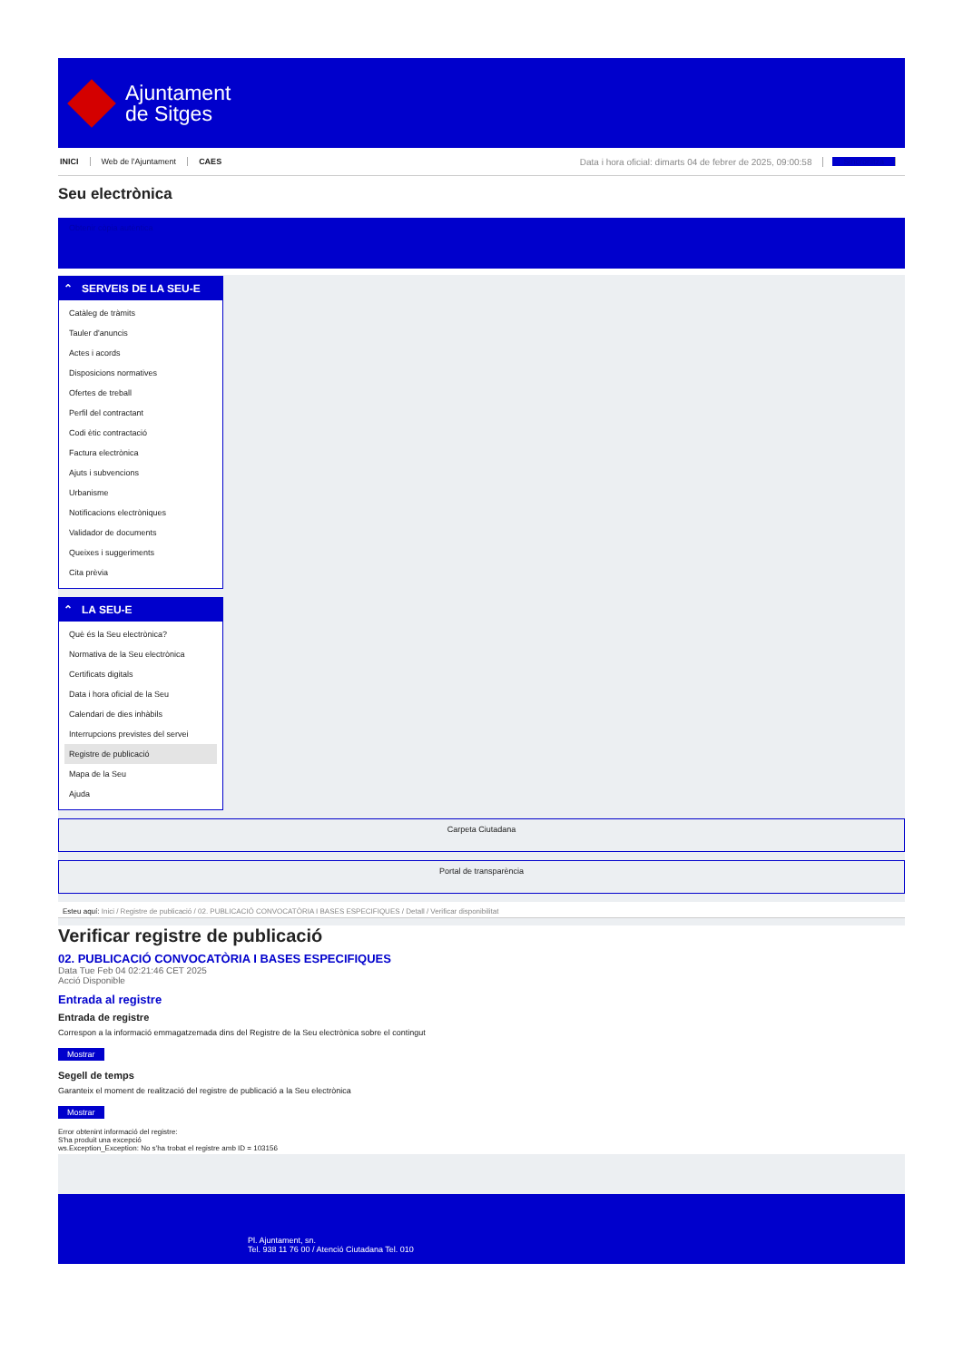Ajuntament
de Sitges
INICI Web de l'Ajuntament CAES Data i hora oficial: dimarts 04 de febrer de 2025, 09:00:58 Sincronitza
Seu electrònica
Obtenir còpia autèntica
⌃ SERVEIS DE LA SEU-E
Catàleg de tràmits
Tauler d'anuncis
Actes i acords
Disposicions normatives
Ofertes de treball
Perfil del contractant
Codi ètic contractació
Factura electrònica
Ajuts i subvencions
Urbanisme
Notificacions electròniques
Validador de documents
Queixes i suggeriments
Cita prèvia
⌃ LA SEU-E
Què és la Seu electrònica?
Normativa de la Seu electrònica
Certificats digitals
Data i hora oficial de la Seu
Calendari de dies inhàbils
Interrupcions previstes del servei
Registre de publicació
Mapa de la Seu
Ajuda
Carpeta Ciutadana
Portal de transparència
Esteu aquí: Inici / Registre de publicació / 02. PUBLICACIÓ CONVOCATÒRIA I BASES ESPECIFIQUES / Detall / Verificar disponibilitat
Verificar registre de publicació
02. PUBLICACIÓ CONVOCATÒRIA I BASES ESPECIFIQUES
Data Tue Feb 04 02:21:46 CET 2025
Acció Disponible
Entrada al registre
Entrada de registre
Correspon a la informació emmagatzemada dins del Registre de la Seu electrònica sobre el contingut
Mostrar
Segell de temps
Garanteix el moment de realització del registre de publicació a la Seu electrònica
Mostrar
Error obtenint informació del registre:
S'ha produit una excepció
ws.Exception_Exception: No s'ha trobat el registre amb ID = 103156
Pl. Ajuntament, sn.
Tel. 938 11 76 00 / Atenció Ciutadana Tel. 010